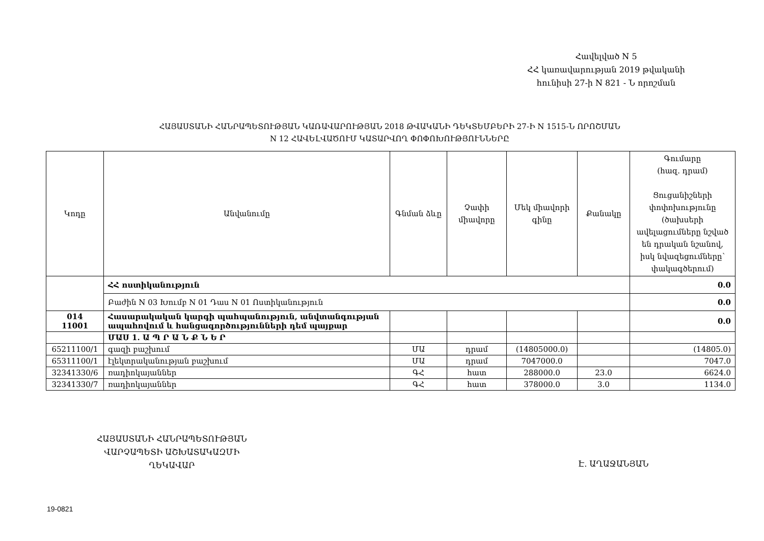Հավելված N 5
ՀՀ կառավարության 2019 թվականի
հունիսի 27-ի N 821 - Ն որոշման
ՀԱՅԱՍՏԱՆԻ ՀԱՆՐԱՊԵՏՈՒԹՅԱՆ ԿԱՌԱՎԱՐՈՒԹՅԱՆ 2018 ԹՎԱԿԱՆԻ ԴԵԿՏԵՄԲԵՐԻ 27-Ի N 1515-Ն ՈՐՈՇՄԱՆ
N 12 ՀԱՎԵԼՎԱԾՈՒՄ ԿԱՏԱՐՎՈՂ ՓՈՓՈԽՈՒԹՅՈՒՆՆԵՐԸ
| Կոդը | Անվանումը | Գնման ձևը | Չափի միավորը | Մեկ միավորի գինը | Քանակը | Գումարը (հազ. դրամ) Ցուցանիշների փոփոխությունը (ծախսերի ավելացումները նշված են դրական նշանով, իսկ նվազեցումները՝ փակագծերում) |
| --- | --- | --- | --- | --- | --- | --- |
| | ՀՀ ոստիկանություն | | | | | 0.0 |
| | Բաժին N 03 Խումբ N 01 Դաս N 01 Ոստիկանություն | | | | | 0.0 |
| 014 11001 | Հասարակական կարգի պահպանություն, անվտանգության ապահովում և հանցագործությունների դեմ պայքար | | | | | 0.0 |
| | ՄԱՍ 1. Ա Պ Ր Ա Ն Ք Ն Ե Ր | | | | | |
| 65211100/1 | գազի բաշխում | ՄԱ | դրամ | (14805000.0) | | (14805.0) |
| 65311100/1 | էլեկտրականության բաշխում | ՄԱ | դրամ | 7047000.0 | | 7047.0 |
| 32341330/6 | ռադիոկայաններ | ԳՀ | հատ | 288000.0 | 23.0 | 6624.0 |
| 32341330/7 | ռադիոկայաններ | ԳՀ | հատ | 378000.0 | 3.0 | 1134.0 |
ՀԱՅԱՍՏԱՆԻ ՀԱՆՐԱՊԵՏՈՒԹՅԱՆ
ՎԱՐՉԱՊԵՏԻ ԱՇԽԱՏԱԿԱԶՄԻ
ՂԵԿԱՎԱՐ
Է. ԱՂԱՋԱՆՅԱՆ
19-0821